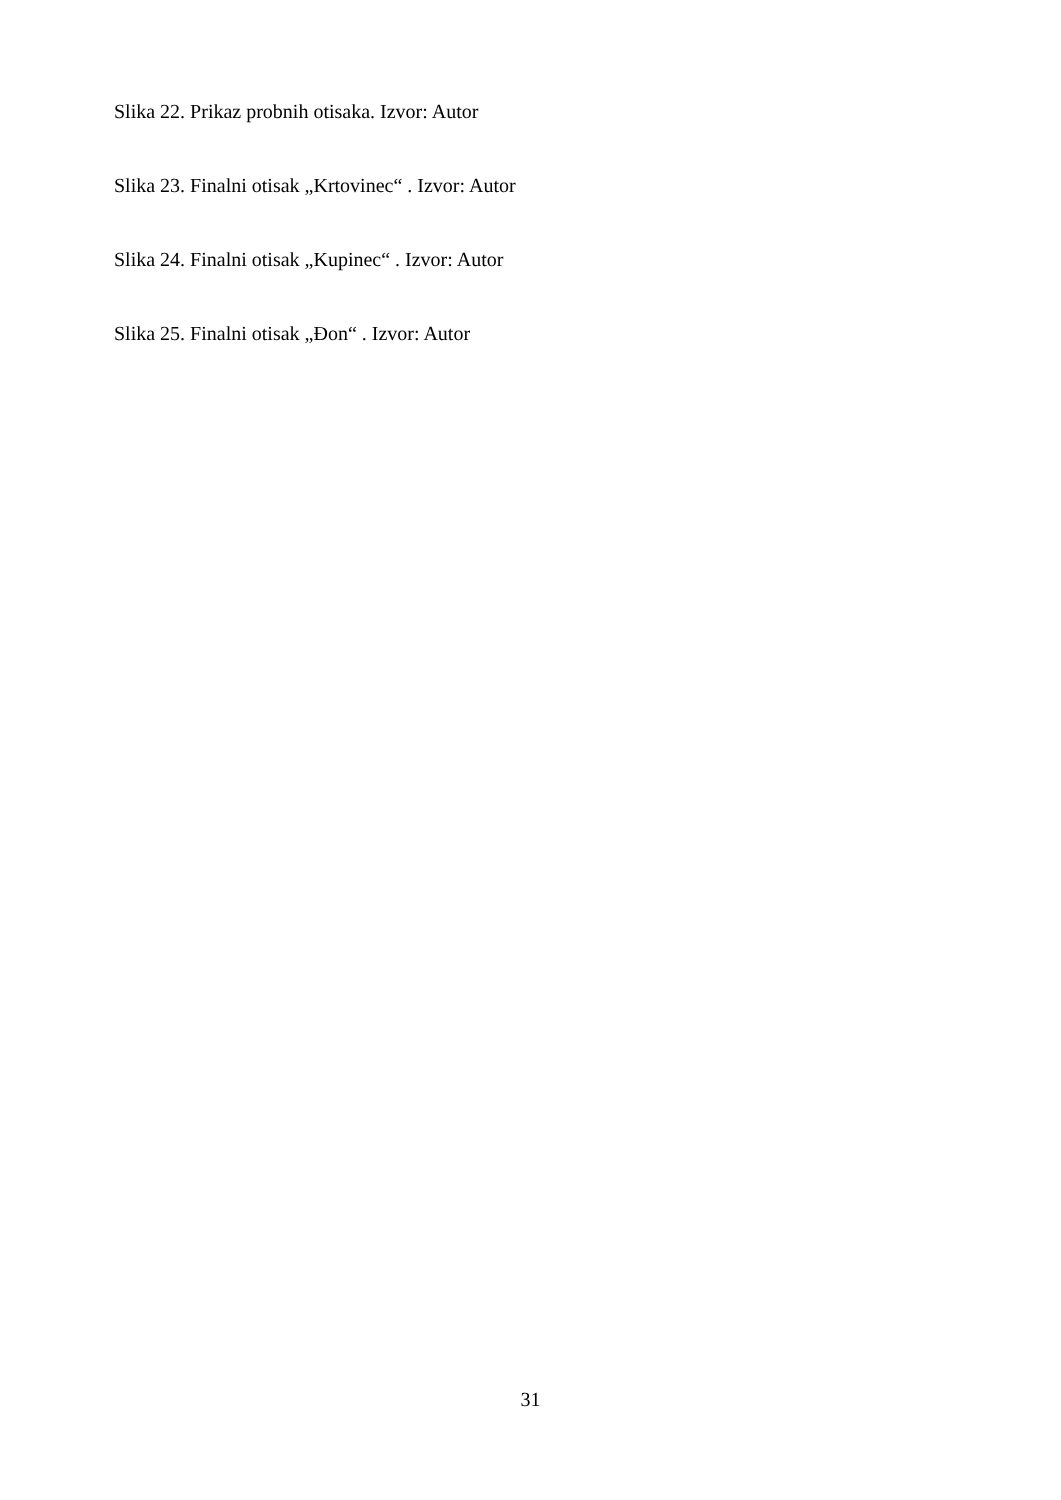Slika 22. Prikaz probnih otisaka. Izvor: Autor
Slika 23. Finalni otisak „Krtovinec“ . Izvor: Autor
Slika 24. Finalni otisak „Kupinec“ . Izvor: Autor
Slika 25. Finalni otisak „Đon“ . Izvor: Autor
31